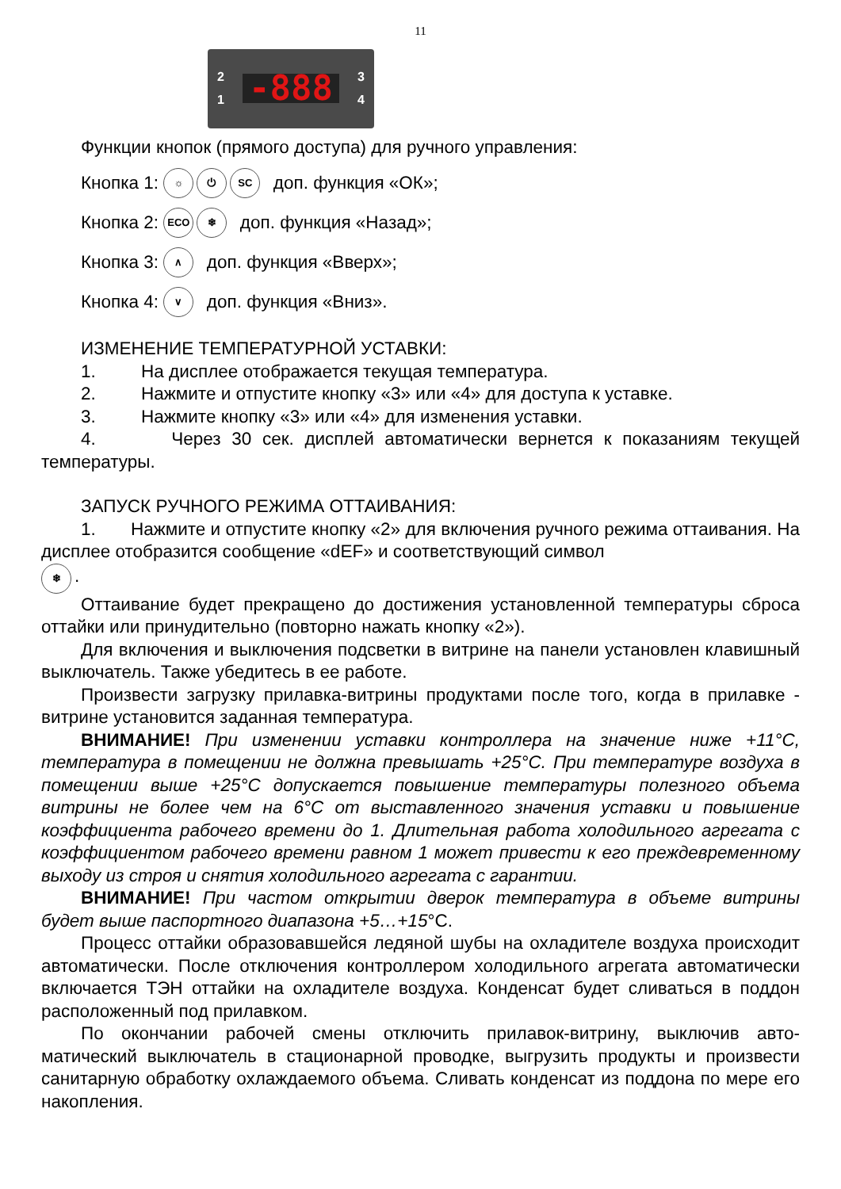11
2
1
-888
3
4
Функции кнопок (прямого доступа) для ручного управления:
Кнопка 1: ☼ ⏻ SC доп. функция «ОК»;
Кнопка 2: ECO ❄ доп. функция «Назад»;
Кнопка 3: ∧ доп. функция «Вверх»;
Кнопка 4: ∨ доп. функция «Вниз».
ИЗМЕНЕНИЕ ТЕМПЕРАТУРНОЙ УСТАВКИ:
1. На дисплее отображается текущая температура.
2. Нажмите и отпустите кнопку «3» или «4» для доступа к уставке.
3. Нажмите кнопку «3» или «4» для изменения уставки.
4. Через 30 сек. дисплей автоматически вернется к показаниям текущей температуры.
ЗАПУСК РУЧНОГО РЕЖИМА ОТТАИВАНИЯ:
1. Нажмите и отпустите кнопку «2» для включения ручного режима от­таивания. На дисплее отобразится сообщение «dEF» и соответствующий символ
❄.
Оттаивание будет прекращено до достижения установленной температуры сброса оттайки или принудительно (повторно нажать кнопку «2»).
Для включения и выключения подсветки в витрине на панели установлен клавишный выключатель. Также убедитесь в ее работе.
Произвести загрузку прилавка-витрины продуктами после того, когда в при­лавке - витрине установится заданная температура.
ВНИМАНИЕ! При изменении уставки контроллера на значение ниже +11°С, температура в помещении не должна превышать +25°С. При темпе­ратуре воздуха в помещении выше +25°С допускается повышение темпера­туры полезного объема витрины не более чем на 6°С от выставленного зна­чения уставки и повышение коэффициента рабочего времени до 1. Длитель­ная работа холодильного агрегата с коэффициентом рабочего времени рав­ном 1 может привести к его преждевременному выходу из строя и снятия хо­лодильного агрегата с гарантии.
ВНИМАНИЕ! При частом открытии дверок температура в объеме вит­рины будет выше паспортного диапазона +5…+15°С.
Процесс оттайки образовавшейся ледяной шубы на охладителе воздуха происходит автоматически. После отключения контроллером холодильного агре­гата автоматически включается ТЭН оттайки на охладителе воздуха. Конденсат будет сливаться в поддон расположенный под прилавком.
По окончании рабочей смены отключить прилавок-витрину, выключив авто­матический выключатель в стационарной проводке, выгрузить продукты и произ­вести санитарную обработку охлаждаемого объема. Сливать конденсат из под­дона по мере его накопления.